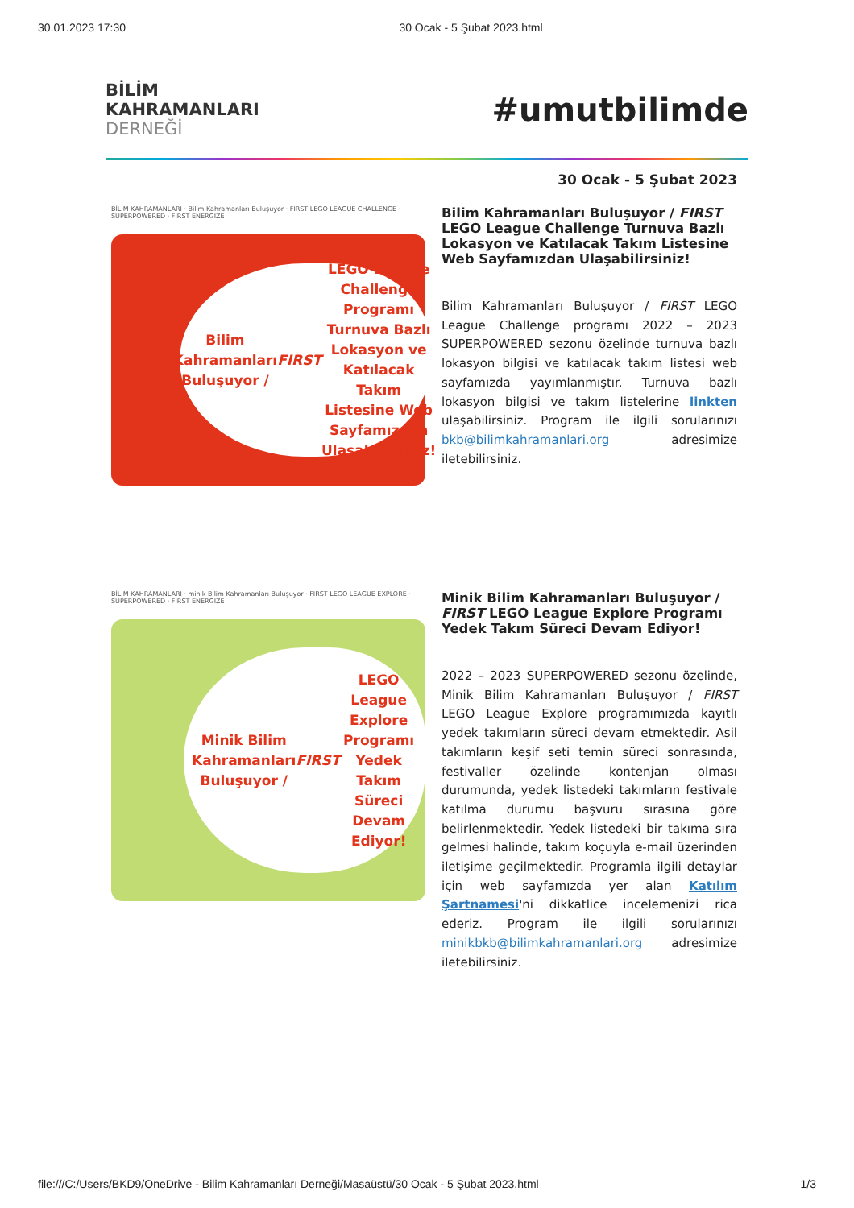30.01.2023 17:30 30 Ocak - 5 Şubat 2023.html
BİLİM
KAHRAMANLARI
DERNEĞİ
#umutbilimde
30 Ocak - 5 Şubat 2023
BİLİM KAHRAMANLARI · Bilim Kahramanları Buluşuyor · FIRST LEGO LEAGUE CHALLENGE · SUPERPOWERED · FIRST ENERGIZE
Bilim Kahramanları Buluşuyor / FIRST LEGO League Challenge Programı Turnuva Bazlı Lokasyon ve Katılacak Takım Listesine Web Sayfamızdan Ulaşabilirsiniz!
Bilim Kahramanları Buluşuyor / FIRST LEGO League Challenge Turnuva Bazlı Lokasyon ve Katılacak Takım Listesine Web Sayfamızdan Ulaşabilirsiniz!
Bilim Kahramanları Buluşuyor / FIRST LEGO League Challenge programı 2022 – 2023 SUPERPOWERED sezonu özelinde turnuva bazlı lokasyon bilgisi ve katılacak takım listesi web sayfamızda yayımlanmıştır. Turnuva bazlı lokasyon bilgisi ve takım listelerine linkten ulaşabilirsiniz. Program ile ilgili sorularınızı bkb@bilimkahramanlari.org adresimize iletebilirsiniz.
BİLİM KAHRAMANLARI · minik Bilim Kahramanları Buluşuyor · FIRST LEGO LEAGUE EXPLORE · SUPERPOWERED · FIRST ENERGIZE
Minik Bilim Kahramanları Buluşuyor / FIRST LEGO League Explore Programı Yedek Takım Süreci Devam Ediyor!
Minik Bilim Kahramanları Buluşuyor / FIRST LEGO League Explore Programı Yedek Takım Süreci Devam Ediyor!
2022 – 2023 SUPERPOWERED sezonu özelinde, Minik Bilim Kahramanları Buluşuyor / FIRST LEGO League Explore programımızda kayıtlı yedek takımların süreci devam etmektedir. Asil takımların keşif seti temin süreci sonrasında, festivaller özelinde kontenjan olması durumunda, yedek listedeki takımların festivale katılma durumu başvuru sırasına göre belirlenmektedir. Yedek listedeki bir takıma sıra gelmesi halinde, takım koçuyla e-mail üzerinden iletişime geçilmektedir. Programla ilgili detaylar için web sayfamızda yer alan Katılım Şartnamesi'ni dikkatlice incelemenizi rica ederiz. Program ile ilgili sorularınızı minikbkb@bilimkahramanlari.org adresimize iletebilirsiniz.
file:///C:/Users/BKD9/OneDrive - Bilim Kahramanları Derneği/Masaüstü/30 Ocak - 5 Şubat 2023.html 1/3